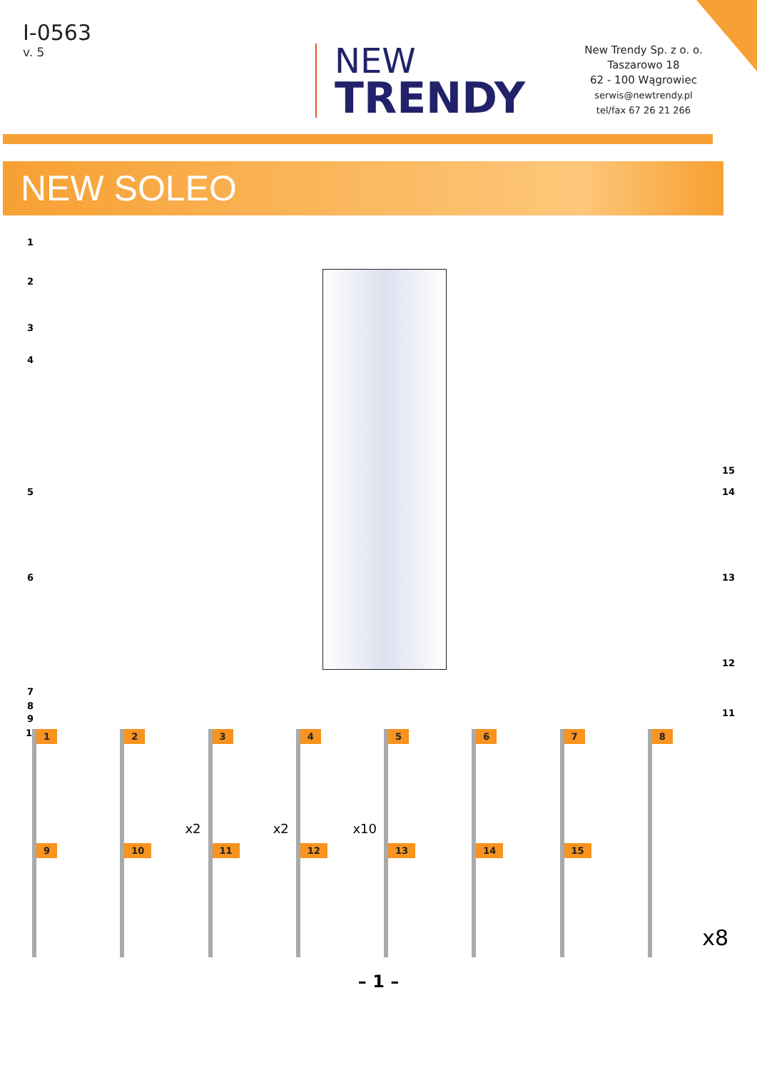I-0563
v. 5
NEW
TRENDY
New Trendy Sp. z o. o.
Taszarowo 18
62 - 100 Wągrowiec
serwis@newtrendy.pl
tel/fax 67 26 21 266
NEW SOLEO
1
2
3
4
5
6
7
8
9
10
15
14
13
12
11
1
2
x2
3
x2
4
x10
5
6
7
8
9
10
11
12
13
14
15
x8
– 1 –